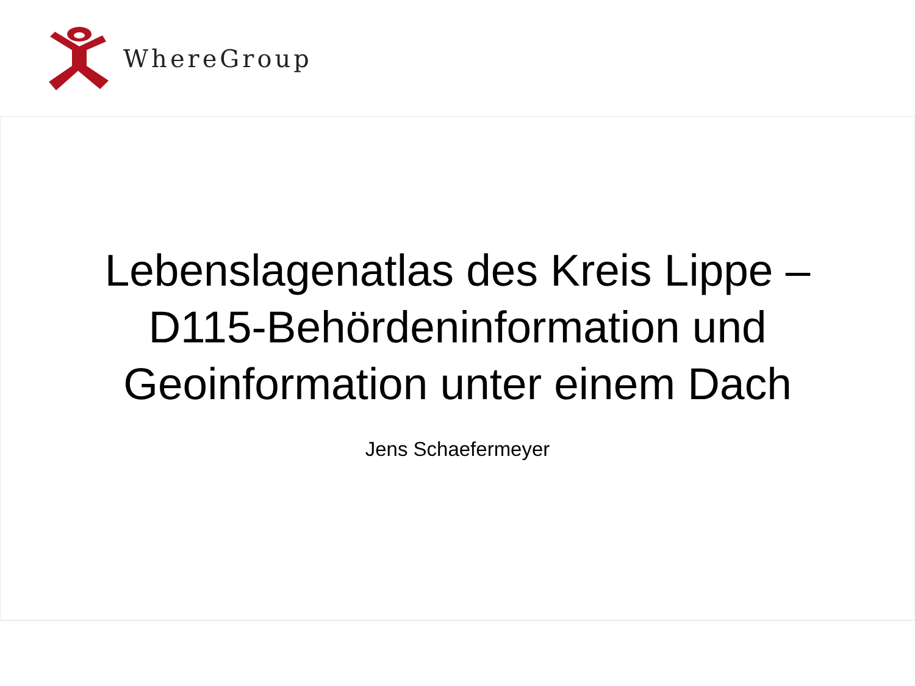WhereGroup
Lebenslagenatlas des Kreis Lippe –
D115-Behördeninformation und
Geoinformation unter einem Dach
Jens Schaefermeyer